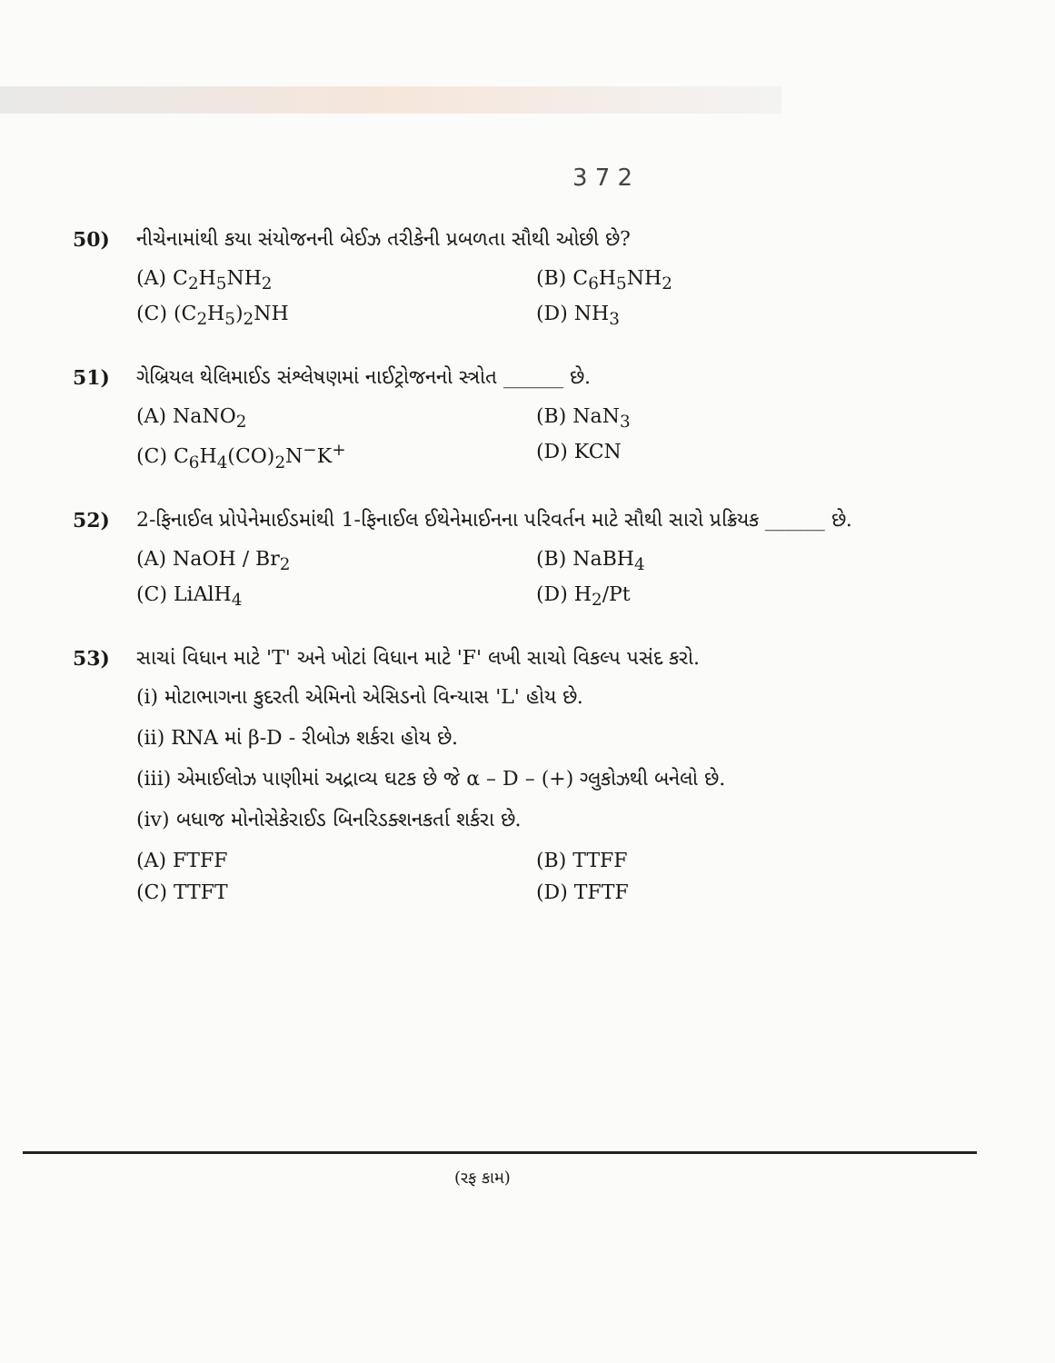3 7 2
50) નીચેનામાંથી કયા સંયોજનની બેઈઝ તરીકેની પ્રબળતા સૌથી ઓછી છે?
(A) C<sub>2</sub>H<sub>5</sub>NH<sub>2</sub>
(B) C<sub>6</sub>H<sub>5</sub>NH<sub>2</sub>
(C) (C<sub>2</sub>H<sub>5</sub>)<sub>2</sub>NH
(D) NH<sub>3</sub>
51) ગેબ્રિયલ થેલિમાઈડ સંશ્લેષણમાં નાઈટ્રોજનનો સ્ત્રોત ______ છે.
(A) NaNO<sub>2</sub>
(B) NaN<sub>3</sub>
(C) C<sub>6</sub>H<sub>4</sub>(CO)<sub>2</sub>N<sup>−</sup>K<sup>+</sup>
(D) KCN
52) 2-ફિનાઈલ પ્રોપેનેમાઈડમાંથી 1-ફિનાઈલ ઈથેનેમાઈનના પરિવર્તન માટે સૌથી સારો પ્રક્રિયક ______ છે.
(A) NaOH / Br<sub>2</sub>
(B) NaBH<sub>4</sub>
(C) LiAlH<sub>4</sub>
(D) H<sub>2</sub>/Pt
53) સાચાં વિધાન માટે 'T' અને ખોટાં વિધાન માટે 'F' લખી સાચો વિકલ્પ પસંદ કરો.
(i) મોટાભાગના કુદરતી એમિનો એસિડનો વિન્યાસ 'L' હોય છે.
(ii) RNA માં β-D - રીબોઝ શર્કરા હોય છે.
(iii) એમાઈલોઝ પાણીમાં અદ્રાવ્ય ઘટક છે જે α – D – (+) ગ્લુકોઝથી બનેલો છે.
(iv) બધાજ મોનોસેકેરાઈડ બિનરિડક્શનકર્તા શર્કરા છે.
(A) FTFF
(B) TTFF
(C) TTFT
(D) TFTF
(રફ કામ)